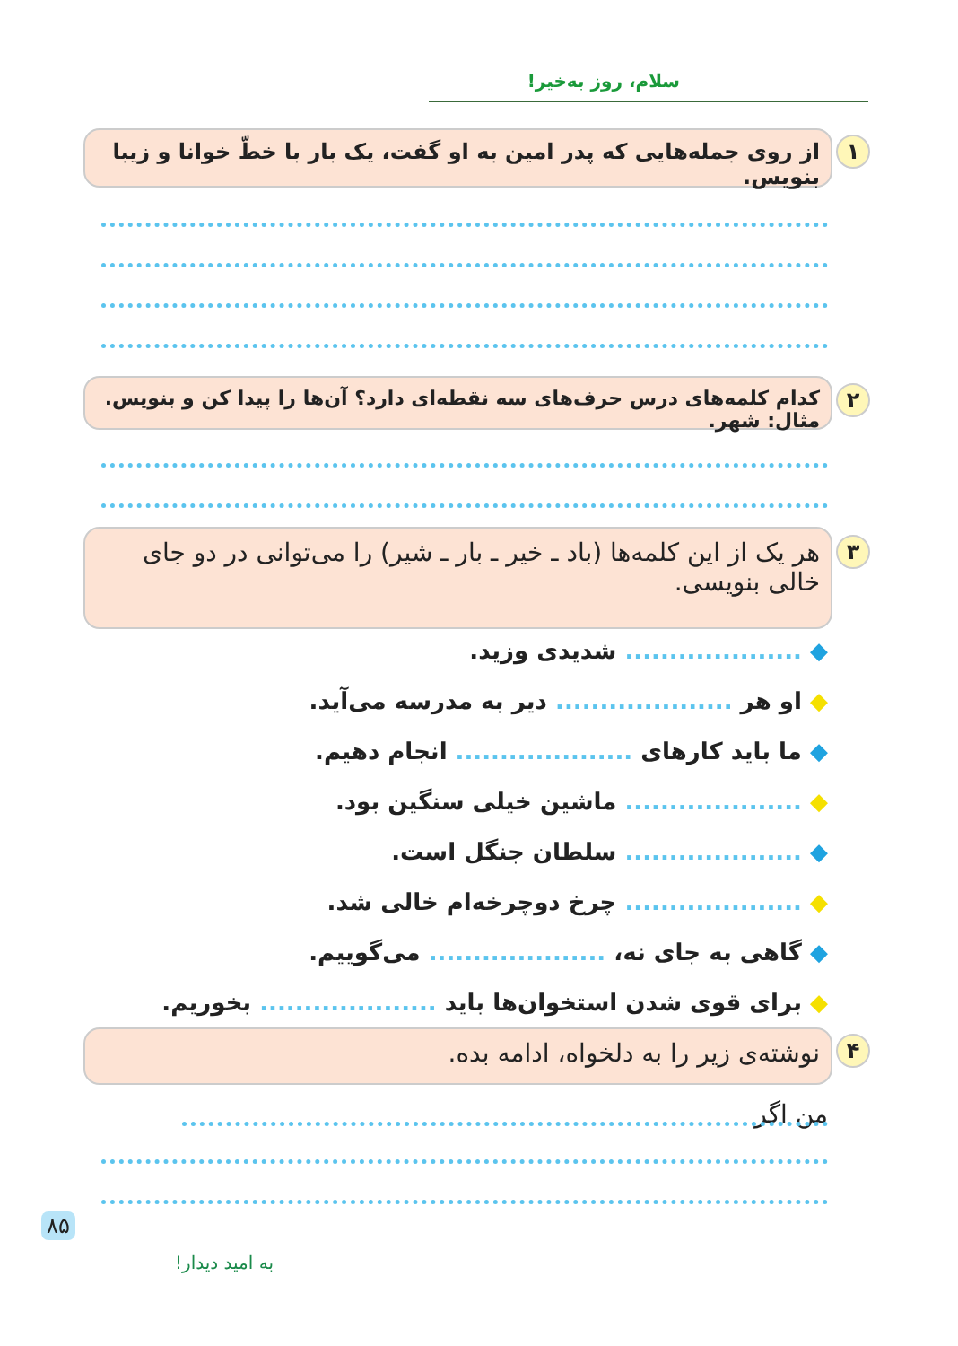سلام، روز به‌خیر!
۱
از روی جمله‌هایی که پدر امین به او گفت، یک بار با خطّ خوانا و زیبا بنویس.
۲
کدام کلمه‌های درس حرف‌های سه نقطه‌ای دارد؟ آن‌ها را پیدا کن و بنویس. مثال: شهر.
۳
هر یک از این کلمه‌ها (باد ـ خیر ـ بار ـ شیر) را می‌توانی در دو جای خالی بنویسی.
◆ .................... شدیدی وزید.
◆ او هر .................... دیر به مدرسه می‌آید.
◆ ما باید کارهای .................... انجام دهیم.
◆ .................... ماشین خیلی سنگین بود.
◆ .................... سلطان جنگل است.
◆ .................... چرخ دوچرخه‌ام خالی شد.
◆ گاهی به جای نه، .................... می‌گوییم.
◆ برای قوی شدن استخوان‌ها باید .................... بخوریم.
۴ نوشته‌ی زیر را به دلخواه، ادامه بده.
من اگر
۸۵
به امید دیدار!